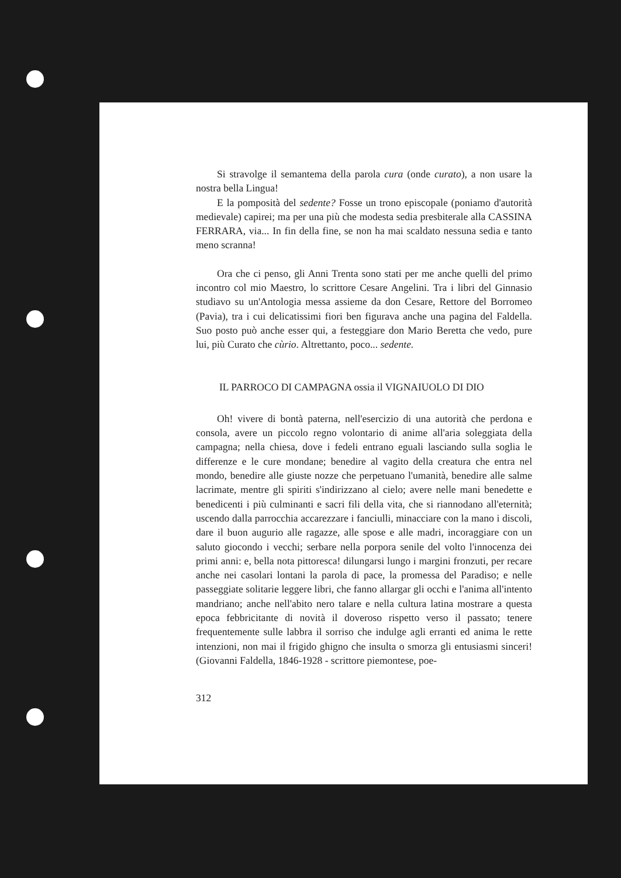Si stravolge il semantema della parola cura (onde curato), a non usare la nostra bella Lingua!
E la pomposità del sedente? Fosse un trono episcopale (poniamo d'autorità medievale) capirei; ma per una più che modesta sedia presbiterale alla CASSINA FERRARA, via... In fin della fine, se non ha mai scaldato nessuna sedia e tanto meno scranna!
Ora che ci penso, gli Anni Trenta sono stati per me anche quelli del primo incontro col mio Maestro, lo scrittore Cesare Angelini. Tra i libri del Ginnasio studiavo su un'Antologia messa assieme da don Cesare, Rettore del Borromeo (Pavia), tra i cui delicatissimi fiori ben figurava anche una pagina del Faldella. Suo posto può anche esser qui, a festeggiare don Mario Beretta che vedo, pure lui, più Curato che cùrio. Altrettanto, poco... sedente.
IL PARROCO DI CAMPAGNA ossia il VIGNAIUOLO DI DIO
Oh! vivere di bontà paterna, nell'esercizio di una autorità che perdona e consola, avere un piccolo regno volontario di anime all'aria soleggiata della campagna; nella chiesa, dove i fedeli entrano eguali lasciando sulla soglia le differenze e le cure mondane; benedire al vagito della creatura che entra nel mondo, benedire alle giuste nozze che perpetuano l'umanità, benedire alle salme lacrimate, mentre gli spiriti s'indirizzano al cielo; avere nelle mani benedette e benedicenti i più culminanti e sacri fili della vita, che si riannodano all'eternità; uscendo dalla parrocchia accarezzare i fanciulli, minacciare con la mano i discoli, dare il buon augurio alle ragazze, alle spose e alle madri, incoraggiare con un saluto giocondo i vecchi; serbare nella porpora senile del volto l'innocenza dei primi anni: e, bella nota pittoresca! dilungarsi lungo i margini fronzuti, per recare anche nei casolari lontani la parola di pace, la promessa del Paradiso; e nelle passeggiate solitarie leggere libri, che fanno allargar gli occhi e l'anima all'intento mandriano; anche nell'abito nero talare e nella cultura latina mostrare a questa epoca febbricitante di novità il doveroso rispetto verso il passato; tenere frequentemente sulle labbra il sorriso che indulge agli erranti ed anima le rette intenzioni, non mai il frigido ghigno che insulta o smorza gli entusiasmi sinceri! (Giovanni Faldella, 1846-1928 - scrittore piemontese, poe-
312